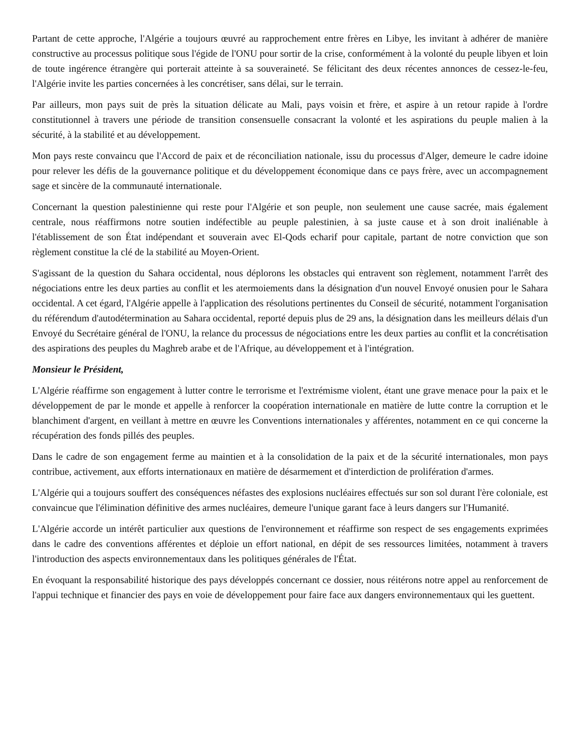Partant de cette approche, l'Algérie a toujours œuvré au rapprochement entre frères en Libye, les invitant à adhérer de manière constructive au processus politique sous l'égide de l'ONU pour sortir de la crise, conformément à la volonté du peuple libyen et loin de toute ingérence étrangère qui porterait atteinte à sa souveraineté. Se félicitant des deux récentes annonces de cessez-le-feu, l'Algérie invite les parties concernées à les concrétiser, sans délai, sur le terrain.
Par ailleurs, mon pays suit de près la situation délicate au Mali, pays voisin et frère, et aspire à un retour rapide à l'ordre constitutionnel à travers une période de transition consensuelle consacrant la volonté et les aspirations du peuple malien à la sécurité, à la stabilité et au développement.
Mon pays reste convaincu que l'Accord de paix et de réconciliation nationale, issu du processus d'Alger, demeure le cadre idoine pour relever les défis de la gouvernance politique et du développement économique dans ce pays frère, avec un accompagnement sage et sincère de la communauté internationale.
Concernant la question palestinienne qui reste pour l'Algérie et son peuple, non seulement une cause sacrée, mais également centrale, nous réaffirmons notre soutien indéfectible au peuple palestinien, à sa juste cause et à son droit inaliénable à l'établissement de son État indépendant et souverain avec El-Qods echarif pour capitale, partant de notre conviction que son règlement constitue la clé de la stabilité au Moyen-Orient.
S'agissant de la question du Sahara occidental, nous déplorons les obstacles qui entravent son règlement, notamment l'arrêt des négociations entre les deux parties au conflit et les atermoiements dans la désignation d'un nouvel Envoyé onusien pour le Sahara occidental. A cet égard, l'Algérie appelle à l'application des résolutions pertinentes du Conseil de sécurité, notamment l'organisation du référendum d'autodétermination au Sahara occidental, reporté depuis plus de 29 ans, la désignation dans les meilleurs délais d'un Envoyé du Secrétaire général de l'ONU, la relance du processus de négociations entre les deux parties au conflit et la concrétisation des aspirations des peuples du Maghreb arabe et de l'Afrique, au développement et à l'intégration.
Monsieur le Président,
L'Algérie réaffirme son engagement à lutter contre le terrorisme et l'extrémisme violent, étant une grave menace pour la paix et le développement de par le monde et appelle à renforcer la coopération internationale en matière de lutte contre la corruption et le blanchiment d'argent, en veillant à mettre en œuvre les Conventions internationales y afférentes, notamment en ce qui concerne la récupération des fonds pillés des peuples.
Dans le cadre de son engagement ferme au maintien et à la consolidation de la paix et de la sécurité internationales, mon pays contribue, activement, aux efforts internationaux en matière de désarmement et d'interdiction de prolifération d'armes.
L'Algérie qui a toujours souffert des conséquences néfastes des explosions nucléaires effectués sur son sol durant l'ère coloniale, est convaincue que l'élimination définitive des armes nucléaires, demeure l'unique garant face à leurs dangers sur l'Humanité.
L'Algérie accorde un intérêt particulier aux questions de l'environnement et réaffirme son respect de ses engagements exprimées dans le cadre des conventions afférentes et déploie un effort national, en dépit de ses ressources limitées, notamment à travers l'introduction des aspects environnementaux dans les politiques générales de l'État.
En évoquant la responsabilité historique des pays développés concernant ce dossier, nous réitérons notre appel au renforcement de l'appui technique et financier des pays en voie de développement pour faire face aux dangers environnementaux qui les guettent.